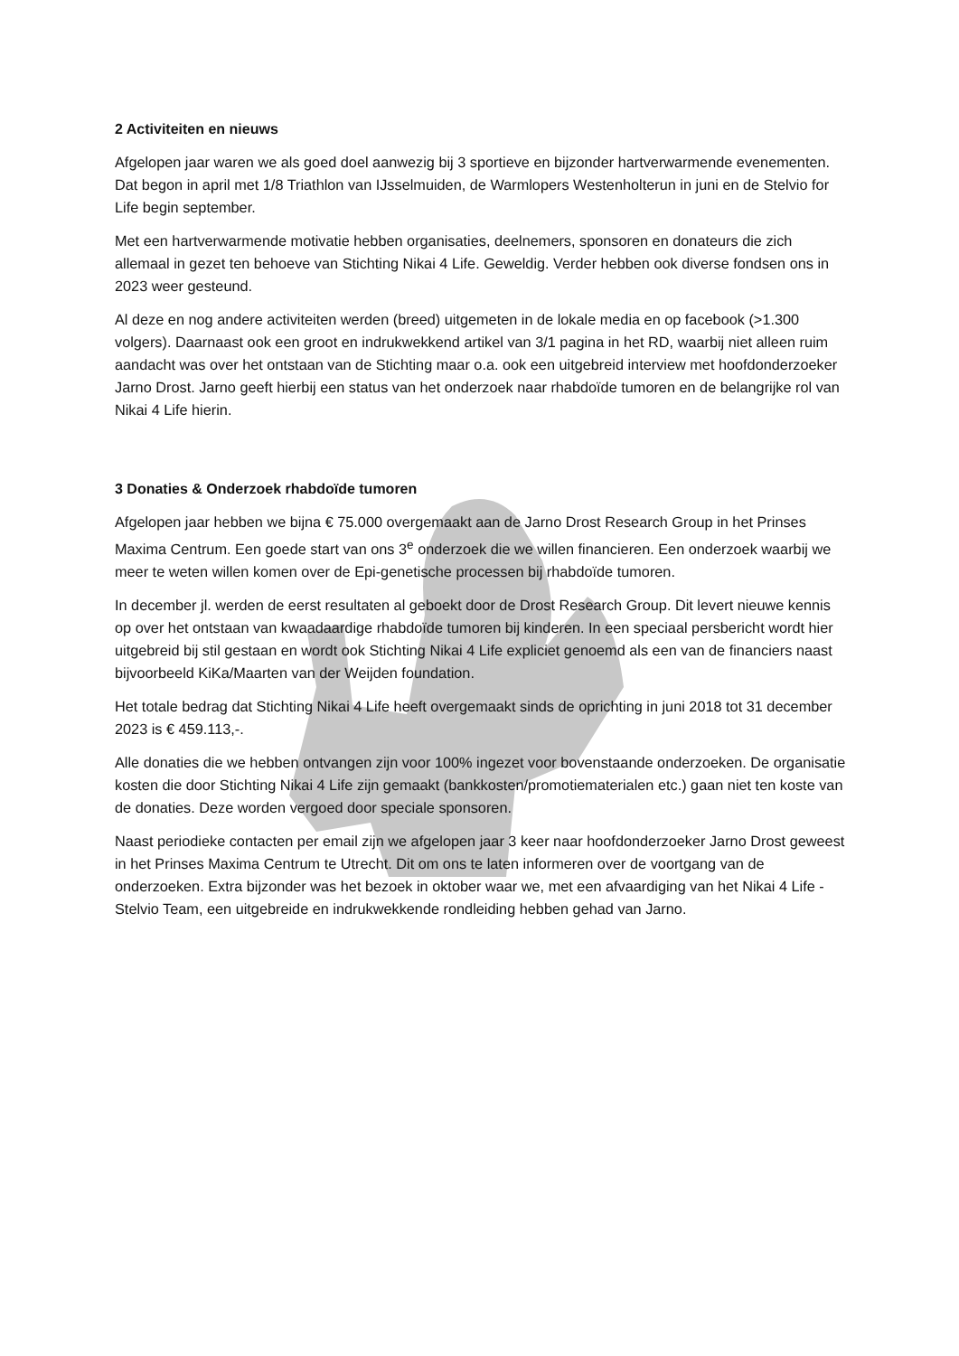2 Activiteiten en nieuws
Afgelopen jaar waren we als goed doel aanwezig bij 3 sportieve en bijzonder hartverwarmende evenementen. Dat begon in april met 1/8 Triathlon van IJsselmuiden, de Warmlopers Westenholterun in juni en de Stelvio for Life begin september.
Met een hartverwarmende motivatie hebben organisaties, deelnemers, sponsoren en donateurs die zich allemaal in gezet ten behoeve van Stichting Nikai 4 Life. Geweldig. Verder hebben ook diverse fondsen ons in 2023 weer gesteund.
Al deze en nog andere activiteiten werden (breed) uitgemeten in de lokale media en op facebook (>1.300 volgers). Daarnaast ook een groot en indrukwekkend artikel van 3/1 pagina in het RD, waarbij niet alleen ruim aandacht was over het ontstaan van de Stichting maar o.a. ook een uitgebreid interview met hoofdonderzoeker Jarno Drost. Jarno geeft hierbij een status van het onderzoek naar rhabdoïde tumoren en de belangrijke rol van Nikai 4 Life hierin.
3 Donaties & Onderzoek rhabdoïde tumoren
Afgelopen jaar hebben we bijna € 75.000 overgemaakt aan de Jarno Drost Research Group in het Prinses Maxima Centrum. Een goede start van ons 3<sup>e</sup> onderzoek die we willen financieren. Een onderzoek waarbij we meer te weten willen komen over de Epi-genetische processen bij rhabdoïde tumoren.
In december jl. werden de eerst resultaten al geboekt door de Drost Research Group. Dit levert nieuwe kennis op over het ontstaan van kwaadaardige rhabdoïde tumoren bij kinderen. In een speciaal persbericht wordt hier uitgebreid bij stil gestaan en wordt ook Stichting Nikai 4 Life expliciet genoemd als een van de financiers naast bijvoorbeeld KiKa/Maarten van der Weijden foundation.
Het totale bedrag dat Stichting Nikai 4 Life heeft overgemaakt sinds de oprichting in juni 2018 tot 31 december 2023 is € 459.113,-.
Alle donaties die we hebben ontvangen zijn voor 100% ingezet voor bovenstaande onderzoeken. De organisatie kosten die door Stichting Nikai 4 Life zijn gemaakt (bankkosten/promotiematerialen etc.) gaan niet ten koste van de donaties. Deze worden vergoed door speciale sponsoren.
Naast periodieke contacten per email zijn we afgelopen jaar 3 keer naar hoofdonderzoeker Jarno Drost geweest in het Prinses Maxima Centrum te Utrecht. Dit om ons te laten informeren over de voortgang van de onderzoeken. Extra bijzonder was het bezoek in oktober waar we, met een afvaardiging van het Nikai 4 Life -Stelvio Team, een uitgebreide en indrukwekkende rondleiding hebben gehad van Jarno.